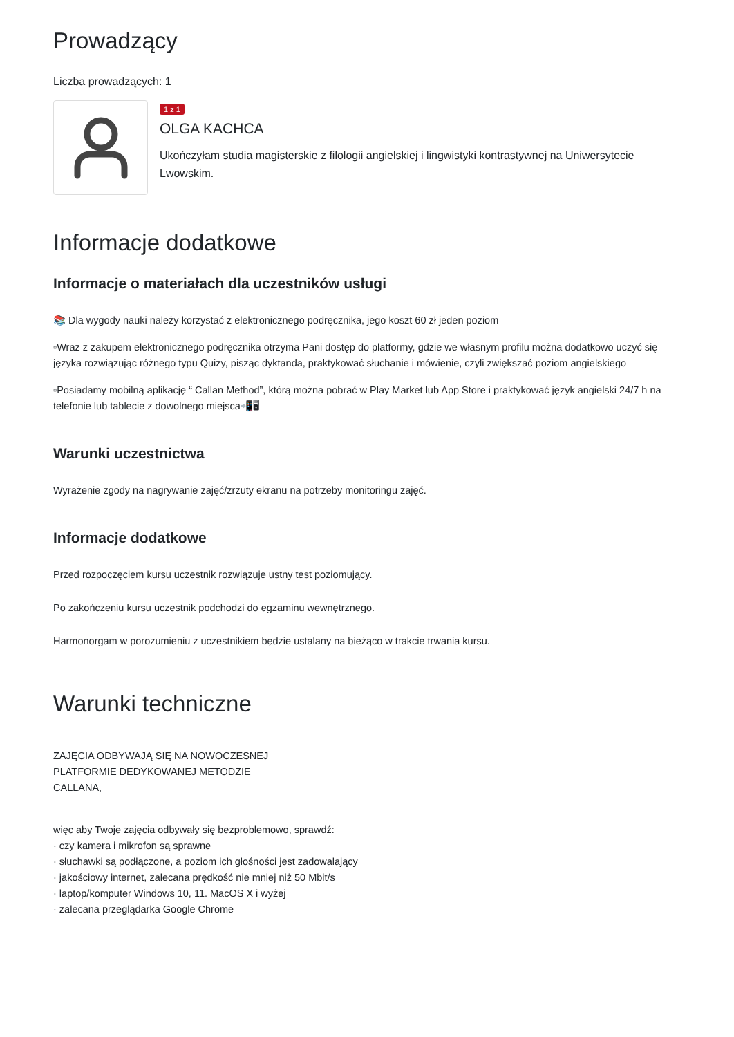Prowadzący
Liczba prowadzących: 1
1 z 1
OLGA KACHCA
Ukończyłam studia magisterskie z filologii angielskiej i lingwistyki kontrastywnej na Uniwersytecie Lwowskim.
Informacje dodatkowe
Informacje o materiałach dla uczestników usługi
📚 Dla wygody nauki należy korzystać z elektronicznego podręcznika, jego koszt 60 zł jeden poziom
▫Wraz z zakupem elektronicznego podręcznika otrzyma Pani dostęp do platformy, gdzie we własnym profilu można dodatkowo uczyć się języka rozwiązując różnego typu Quizy, pisząc dyktanda, praktykować słuchanie i mówienie, czyli zwiększać poziom angielskiego
▫Posiadamy mobilną aplikację “ Callan Method”, którą można pobrać w Play Market lub App Store i praktykować język angielski 24/7 h na telefonie lub tablecie z dowolnego miejsca📲🖥
Warunki uczestnictwa
Wyrażenie zgody na nagrywanie zajęć/zrzuty ekranu na potrzeby monitoringu zajęć.
Informacje dodatkowe
Przed rozpoczęciem kursu uczestnik rozwiązuje ustny test poziomujący.
Po zakończeniu kursu uczestnik podchodzi do egzaminu wewnętrznego.
Harmonorgam w porozumieniu z uczestnikiem będzie ustalany na bieżąco w trakcie trwania kursu.
Warunki techniczne
ZAJĘCIA ODBYWAJĄ SIĘ NA NOWOCZESNEJ
PLATFORMIE DEDYKOWANEJ METODZIE
CALLANA,
więc aby Twoje zajęcia odbywały się bezproblemowo, sprawdź:
· czy kamera i mikrofon są sprawne
· słuchawki są podłączone, a poziom ich głośności jest zadowalający
· jakościowy internet, zalecana prędkość nie mniej niż 50 Mbit/s
· laptop/komputer Windows 10, 11. MacOS X i wyżej
· zalecana przeglądarka Google Chrome